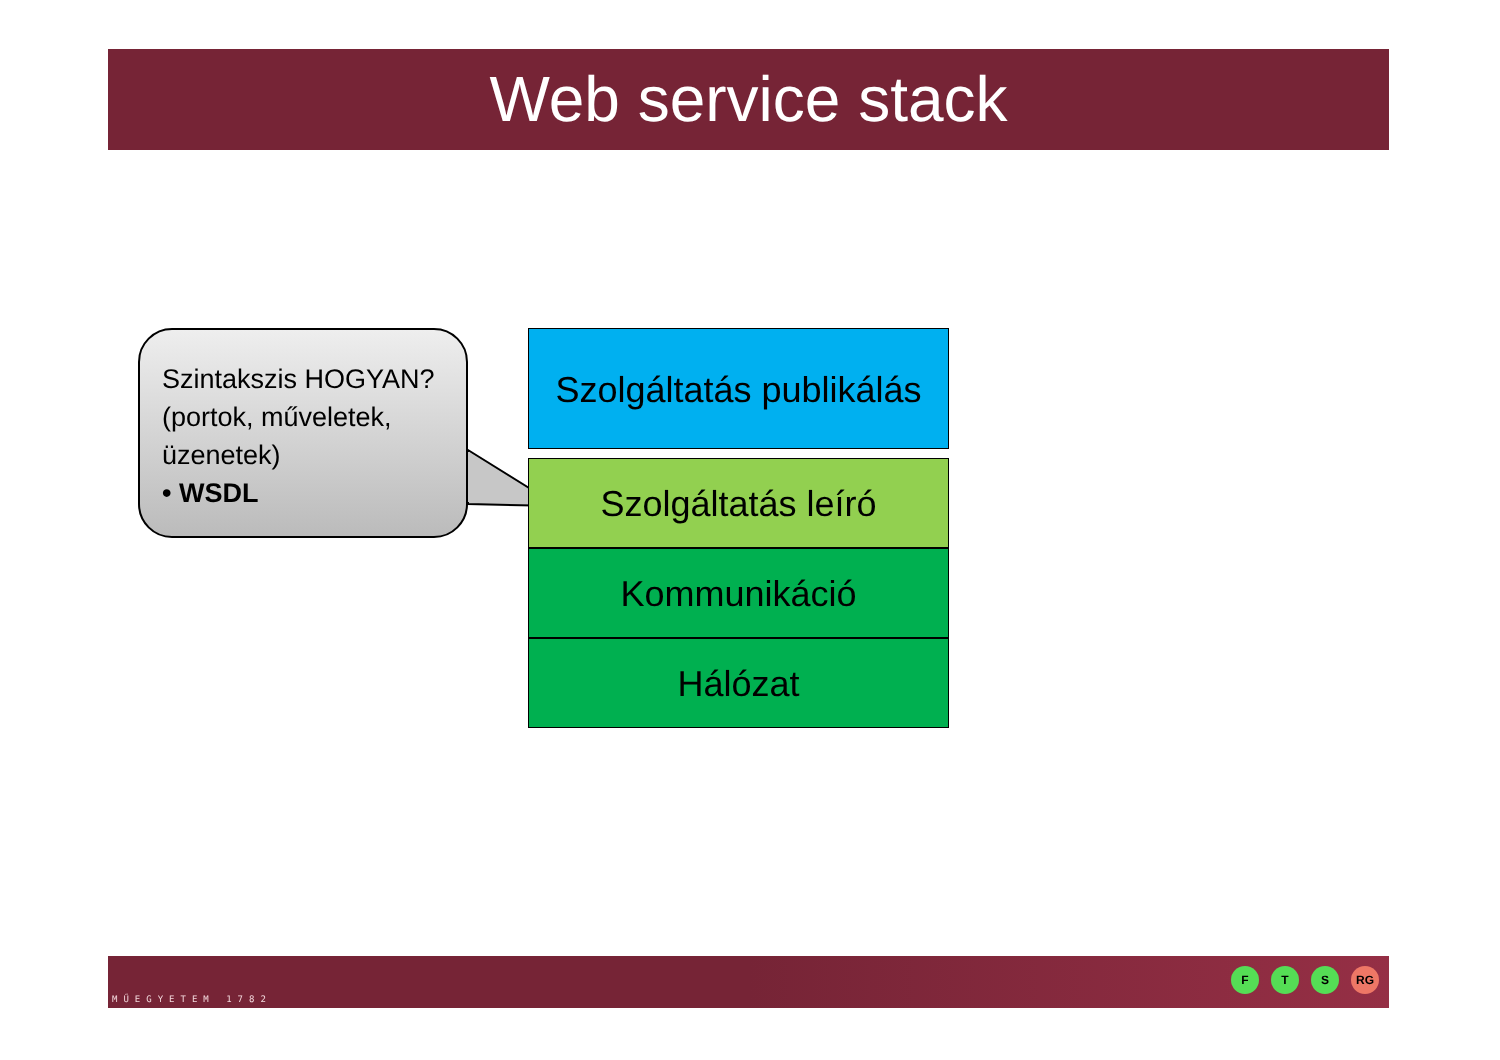Web service stack
Szintakszis HOGYAN? (portok, műveletek, üzenetek)
• WSDL
Szolgáltatás publikálás
Szolgáltatás leíró
Kommunikáció
Hálózat
MŰEGYETEM 1782
F T S RG